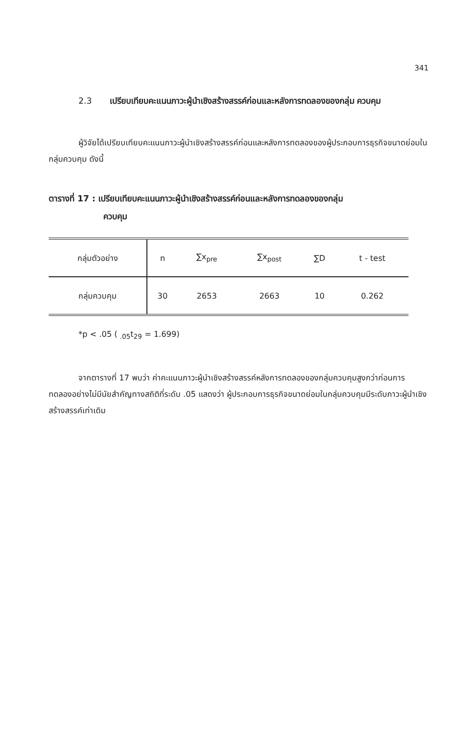341
2.3 เปรียบเทียบคะแนนภาวะผู้นำเชิงสร้างสรรค์ก่อนและหลังการทดลองของกลุ่ม ควบคุม
ผู้วิจัยได้เปรียบเทียบคะแนนภาวะผู้นำเชิงสร้างสรรค์ก่อนและหลังการทดลองของผู้ประกอบการธุรกิจขนาดย่อมในกลุ่มควบคุม ดังนี้
ตารางที่ 17 : เปรียบเทียบคะแนนภาวะผู้นำเชิงสร้างสรรค์ก่อนและหลังการทดลองของกลุ่ม
ควบคุม
| กลุ่มตัวอย่าง | n | ∑x<sub>pre</sub> | ∑x<sub>post</sub> | ∑D | t - test |
| --- | --- | --- | --- | --- | --- |
| กลุ่มควบคุม | 30 | 2653 | 2663 | 10 | 0.262 |
*p < .05 ( <sub>.05</sub>t<sub>29</sub> = 1.699)
จากตารางที่ 17 พบว่า ค่าคะแนนภาวะผู้นำเชิงสร้างสรรค์หลังการทดลองของกลุ่มควบคุมสูงกว่าก่อนการทดลองอย่างไม่มีนัยสำคัญทางสถิติที่ระดับ .05 แสดงว่า ผู้ประกอบการธุรกิจขนาดย่อมในกลุ่มควบคุมมีระดับภาวะผู้นำเชิงสร้างสรรค์เท่าเดิม